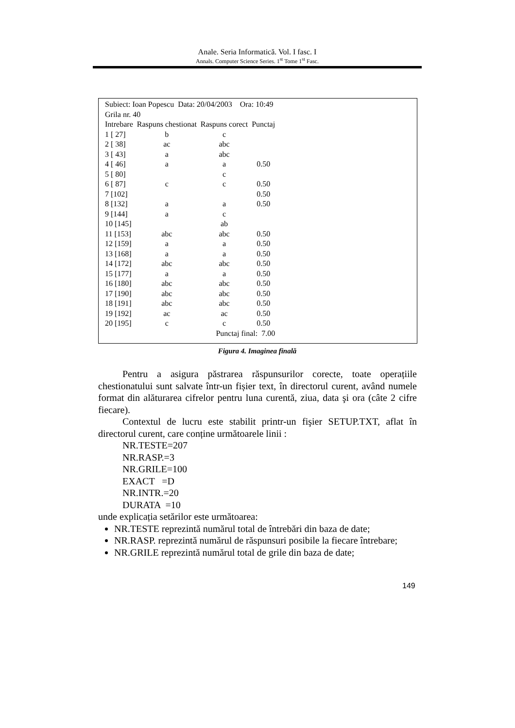Anale. Seria Informatică. Vol. I fasc. I
Annals. Computer Science Series. 1<sup>st</sup> Tome 1<sup>st</sup> Fasc.
| Subiect: Ioan Popescu Data: 20/04/2003 Ora: 10:49 | | | |
| Grila nr. 40 | | | |
| Intrebare | Raspuns chestionat | Raspuns corect | Punctaj |
| 1 [ 27] | b | c | |
| 2 [ 38] | ac | abc | |
| 3 [ 43] | a | abc | |
| 4 [ 46] | a | a | 0.50 |
| 5 [ 80] | | c | |
| 6 [ 87] | c | c | 0.50 |
| 7 [102] | | | 0.50 |
| 8 [132] | a | a | 0.50 |
| 9 [144] | a | c | |
| 10 [145] | | ab | |
| 11 [153] | abc | abc | 0.50 |
| 12 [159] | a | a | 0.50 |
| 13 [168] | a | a | 0.50 |
| 14 [172] | abc | abc | 0.50 |
| 15 [177] | a | a | 0.50 |
| 16 [180] | abc | abc | 0.50 |
| 17 [190] | abc | abc | 0.50 |
| 18 [191] | abc | abc | 0.50 |
| 19 [192] | ac | ac | 0.50 |
| 20 [195] | c | c | 0.50 |
| | | Punctaj final: 7.00 | |
Figura 4. Imaginea finală
Pentru a asigura păstrarea răspunsurilor corecte, toate operațiile chestionatului sunt salvate într-un fișier text, în directorul curent, având numele format din alăturarea cifrelor pentru luna curentă, ziua, data şi ora (câte 2 cifre fiecare).
Contextul de lucru este stabilit printr-un fişier SETUP.TXT, aflat în directorul curent, care conține următoarele linii :
NR.TESTE=207
NR.RASP.=3
NR.GRILE=100
EXACT =D
NR.INTR.=20
DURATA =10
unde explicația setărilor este următoarea:
NR.TESTE reprezintă numărul total de întrebări din baza de date;
NR.RASP. reprezintă numărul de răspunsuri posibile la fiecare întrebare;
NR.GRILE reprezintă numărul total de grile din baza de date;
149